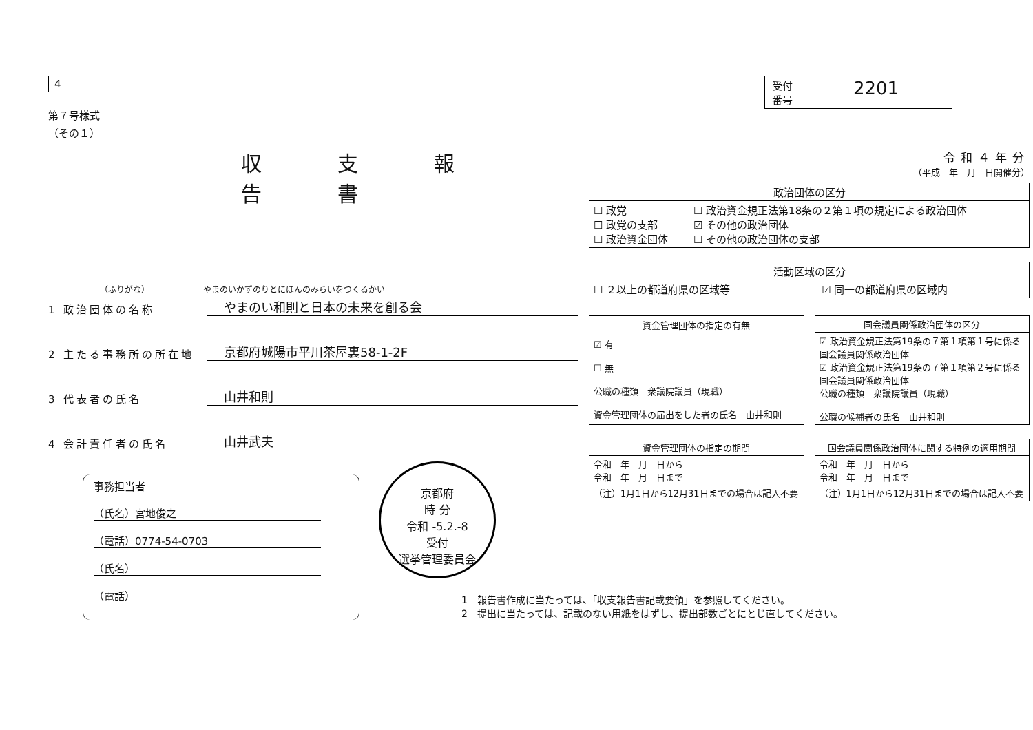受付
番号
2201
4
第７号様式
（その１）
収支報告書
（ふりがな）　　　　　　　やまのいかずのりとにほんのみらいをつくるかい
1 政治団体の名称 やまのい和則と日本の未来を創る会
2 主たる事務所の所在地 京都府城陽市平川茶屋裏58-1-2F
3 代表者の氏名 山井和則
4 会計責任者の氏名 山井武夫
事務担当者
（氏名）宮地俊之
（電話）0774-54-0703
（氏名）
（電話）
京都府
時 分
令和 -5.2.-8
受付
選挙管理委員会
令和４年分
（平成　年　月　日開催分）
| 政治団体の区分 | |
| --- | --- |
| ☐ 政党 ☐ 政党の支部 ☐ 政治資金団体 | ☐ 政治資金規正法第18条の２第１項の規定による政治団体 ☑ その他の政治団体 ☐ その他の政治団体の支部 |
| 活動区域の区分 | |
| --- | --- |
| ☐ ２以上の都道府県の区域等 | ☑ 同一の都道府県の区域内 |
| 資金管理団体の指定の有無 |
| --- |
| ☑ 有 ☐ 無 公職の種類 衆議院議員（現職） 資金管理団体の届出をした者の氏名 山井和則 |
| 国会議員関係政治団体の区分 |
| --- |
| ☑ 政治資金規正法第19条の７第１項第１号に係る国会議員関係政治団体 ☑ 政治資金規正法第19条の７第１項第２号に係る国会議員関係政治団体 公職の種類 衆議院議員（現職） 公職の候補者の氏名 山井和則 |
| 資金管理団体の指定の期間 |
| --- |
| 令和 年 月 日から 令和 年 月 日まで （注）1月1日から12月31日までの場合は記入不要 |
| 国会議員関係政治団体に関する特例の適用期間 |
| --- |
| 令和 年 月 日から 令和 年 月 日まで （注）1月1日から12月31日までの場合は記入不要 |
1　報告書作成に当たっては、「収支報告書記載要領」を参照してください。
2　提出に当たっては、記載のない用紙をはずし、提出部数ごとにとじ直してください。